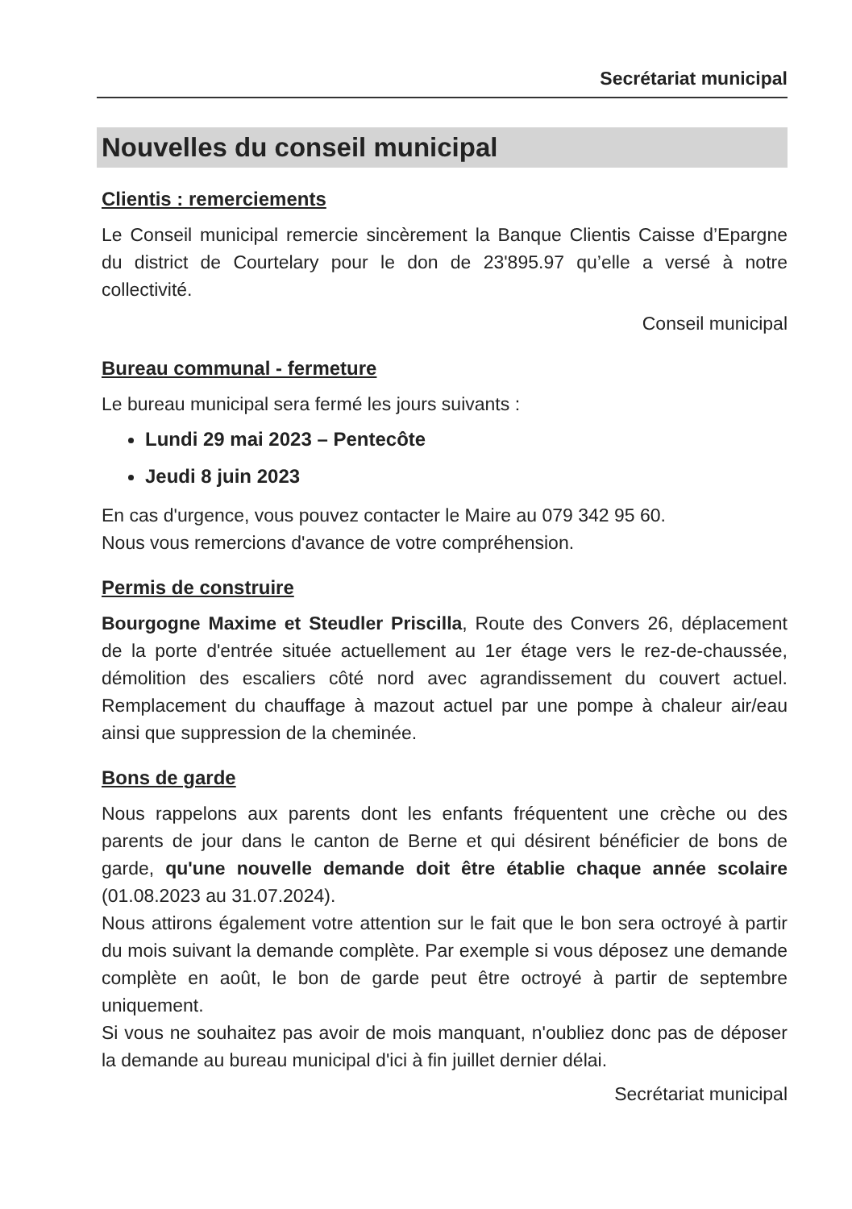Secrétariat municipal
Nouvelles du conseil municipal
Clientis : remerciements
Le Conseil municipal remercie sincèrement la Banque Clientis Caisse d’Epargne du district de Courtelary pour le don de 23'895.97 qu’elle a versé à notre collectivité.
Conseil municipal
Bureau communal - fermeture
Le bureau municipal sera fermé les jours suivants :
Lundi 29 mai 2023 – Pentecôte
Jeudi 8 juin 2023
En cas d'urgence, vous pouvez contacter le Maire au 079 342 95 60.
Nous vous remercions d'avance de votre compréhension.
Permis de construire
Bourgogne Maxime et Steudler Priscilla, Route des Convers 26, déplacement de la porte d'entrée située actuellement au 1er étage vers le rez-de-chaussée, démolition des escaliers côté nord avec agrandissement du couvert actuel. Remplacement du chauffage à mazout actuel par une pompe à chaleur air/eau ainsi que suppression de la cheminée.
Bons de garde
Nous rappelons aux parents dont les enfants fréquentent une crèche ou des parents de jour dans le canton de Berne et qui désirent bénéficier de bons de garde, qu'une nouvelle demande doit être établie chaque année scolaire (01.08.2023 au 31.07.2024).
Nous attirons également votre attention sur le fait que le bon sera octroyé à partir du mois suivant la demande complète. Par exemple si vous déposez une demande complète en août, le bon de garde peut être octroyé à partir de septembre uniquement.
Si vous ne souhaitez pas avoir de mois manquant, n'oubliez donc pas de déposer la demande au bureau municipal d'ici à fin juillet dernier délai.
Secrétariat municipal